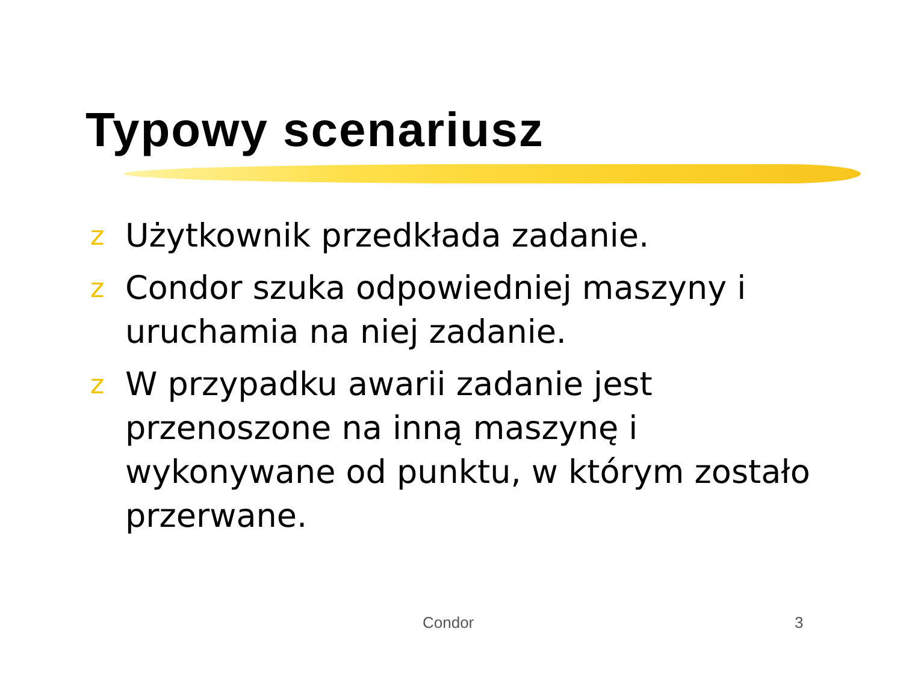Typowy scenariusz
z Użytkownik przedkłada zadanie.
z Condor szuka odpowiedniej maszyny i uruchamia na niej zadanie.
z W przypadku awarii zadanie jest przenoszone na inną maszynę i wykonywane od punktu, w którym zostało przerwane.
Condor 3